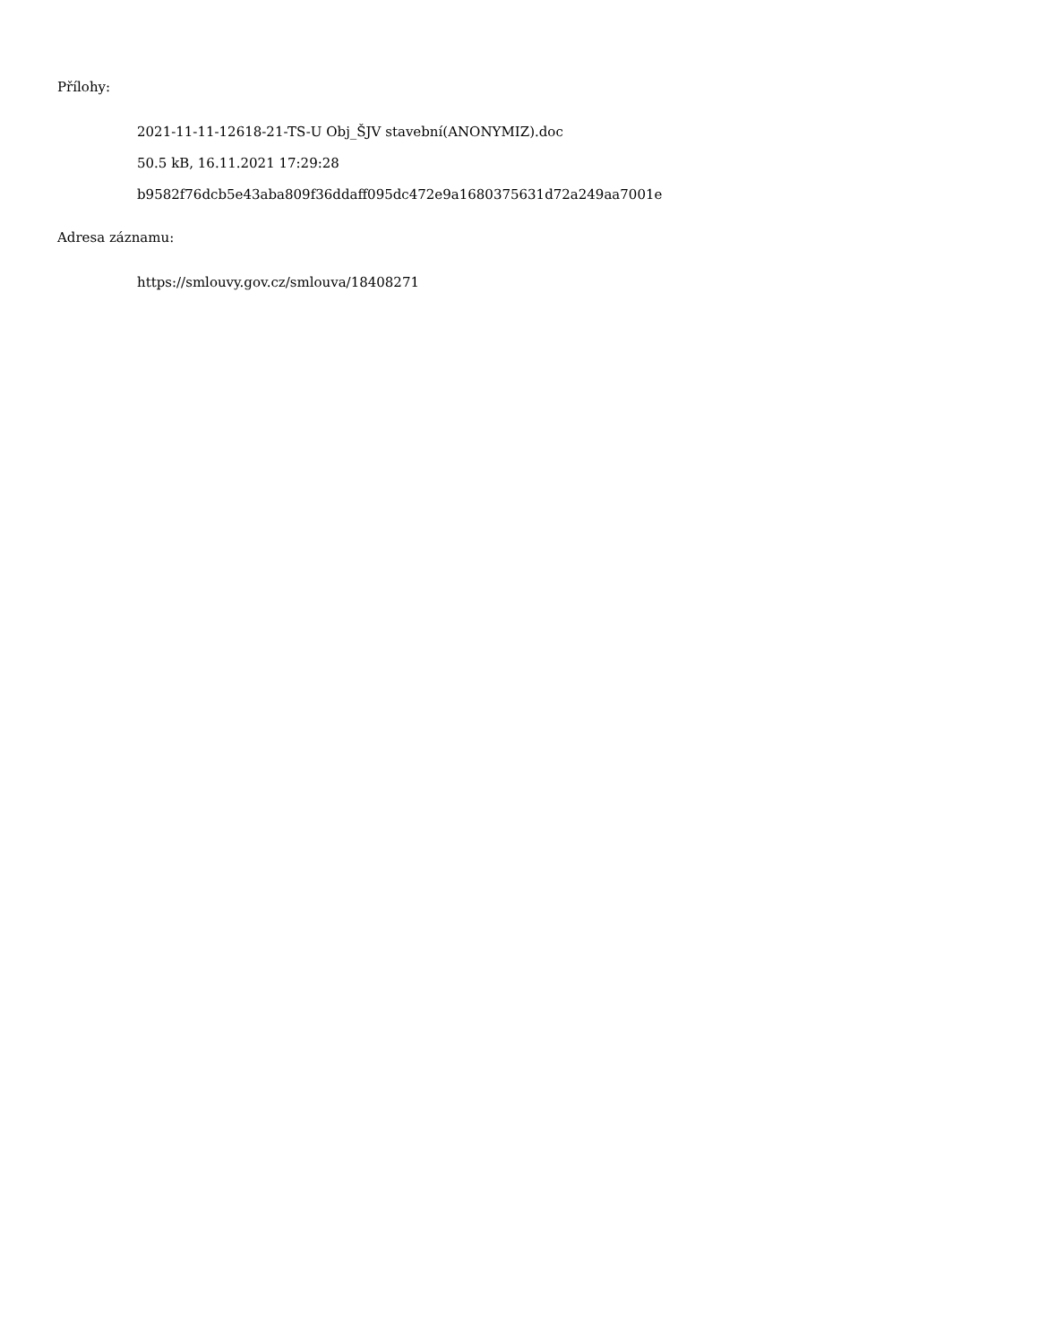Přílohy:
2021-11-11-12618-21-TS-U Obj_ŠJV stavební(ANONYMIZ).doc
50.5 kB, 16.11.2021 17:29:28
b9582f76dcb5e43aba809f36ddaff095dc472e9a1680375631d72a249aa7001e
Adresa záznamu:
https://smlouvy.gov.cz/smlouva/18408271